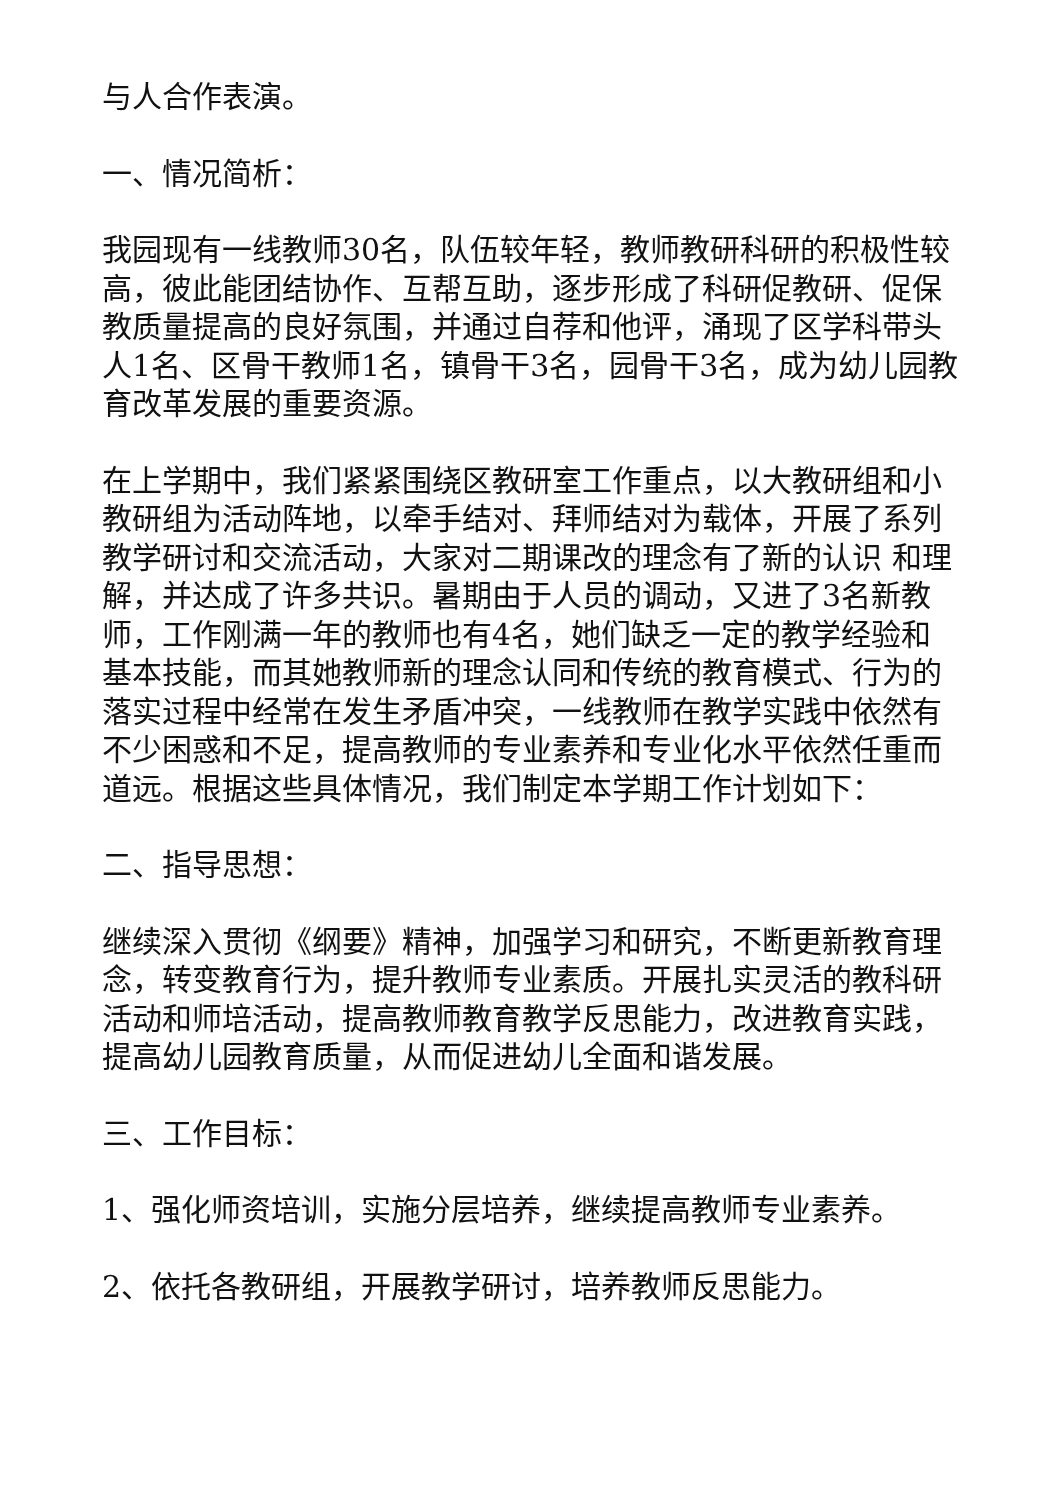与人合作表演。
一、情况简析：
我园现有一线教师30名，队伍较年轻，教师教研科研的积极性较高，彼此能团结协作、互帮互助，逐步形成了科研促教研、促保教质量提高的良好氛围，并通过自荐和他评，涌现了区学科带头人1名、区骨干教师1名，镇骨干3名，园骨干3名，成为幼儿园教育改革发展的重要资源。
在上学期中，我们紧紧围绕区教研室工作重点，以大教研组和小教研组为活动阵地，以牵手结对、拜师结对为载体，开展了系列教学研讨和交流活动，大家对二期课改的理念有了新的认识 和理解，并达成了许多共识。暑期由于人员的调动，又进了3名新教师，工作刚满一年的教师也有4名，她们缺乏一定的教学经验和基本技能，而其她教师新的理念认同和传统的教育模式、行为的落实过程中经常在发生矛盾冲突，一线教师在教学实践中依然有不少困惑和不足，提高教师的专业素养和专业化水平依然任重而道远。根据这些具体情况，我们制定本学期工作计划如下：
二、指导思想：
继续深入贯彻《纲要》精神，加强学习和研究，不断更新教育理念，转变教育行为，提升教师专业素质。开展扎实灵活的教科研活动和师培活动，提高教师教育教学反思能力，改进教育实践，提高幼儿园教育质量，从而促进幼儿全面和谐发展。
三、工作目标：
1、强化师资培训，实施分层培养，继续提高教师专业素养。
2、依托各教研组，开展教学研讨，培养教师反思能力。